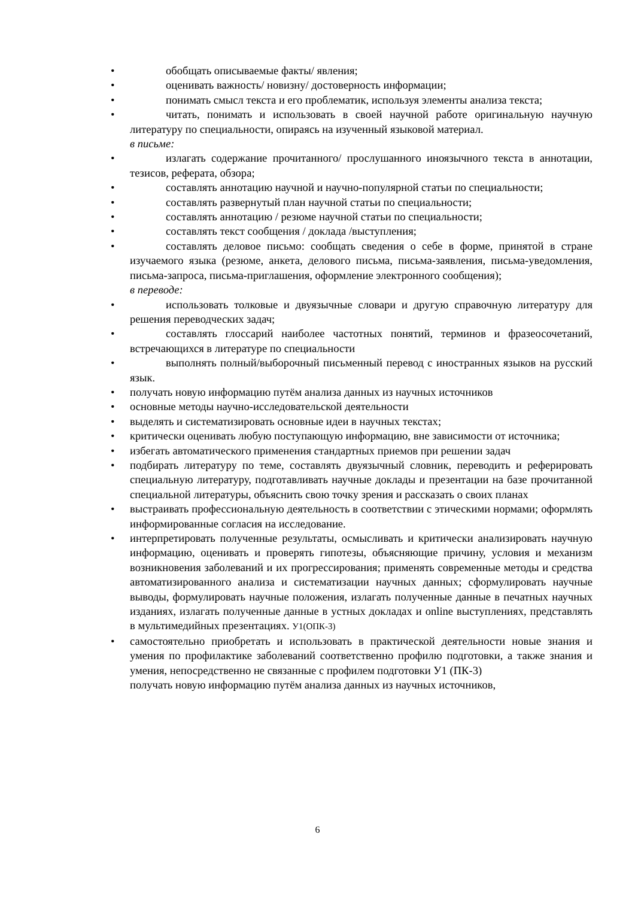• обобщать описываемые факты/ явления;
• оценивать важность/ новизну/ достоверность информации;
• понимать смысл текста и его проблематик, используя элементы анализа текста;
• читать, понимать и использовать в своей научной работе оригинальную научную литературу по специальности, опираясь на изученный языковой материал.
в письме:
• излагать содержание прочитанного/ прослушанного иноязычного текста в аннотации, тезисов, реферата, обзора;
• составлять аннотацию научной и научно-популярной статьи по специальности;
• составлять развернутый план научной статьи по специальности;
• составлять аннотацию / резюме научной статьи по специальности;
• составлять текст сообщения / доклада /выступления;
• составлять деловое письмо: сообщать сведения о себе в форме, принятой в стране изучаемого языка (резюме, анкета, делового письма, письма-заявления, письма-уведомления, письма-запроса, письма-приглашения, оформление электронного сообщения);
в переводе:
• использовать толковые и двуязычные словари и другую справочную литературу для решения переводческих задач;
• составлять глоссарий наиболее частотных понятий, терминов и фразеосочетаний, встречающихся в литературе по специальности
• выполнять полный/выборочный письменный перевод с иностранных языков на русский язык.
• получать новую информацию путём анализа данных из научных источников
• основные методы научно-исследовательской деятельности
• выделять и систематизировать основные идеи в научных текстах;
• критически оценивать любую поступающую информацию, вне зависимости от источника;
• избегать автоматического применения стандартных приемов при решении задач
• подбирать литературу по теме, составлять двуязычный словник, переводить и реферировать специальную литературу, подготавливать научные доклады и презентации на базе прочитанной специальной литературы, объяснить свою точку зрения и рассказать о своих планах
• выстраивать профессиональную деятельность в соответствии с этическими нормами; оформлять информированные согласия на исследование.
• интерпретировать полученные результаты, осмысливать и критически анализировать научную информацию, оценивать и проверять гипотезы, объясняющие причину, условия и механизм возникновения заболеваний и их прогрессирования; применять современные методы и средства автоматизированного анализа и систематизации научных данных; сформулировать научные выводы, формулировать научные положения, излагать полученные данные в печатных научных изданиях, излагать полученные данные в устных докладах и online выступлениях, представлять в мультимедийных презентациях. У1(ОПК-3)
• самостоятельно приобретать и использовать в практической деятельности новые знания и умения по профилактике заболеваний соответственно профилю подготовки, а также знания и умения, непосредственно не связанные с профилем подготовки У1 (ПК-3)
получать новую информацию путём анализа данных из научных источников,
6